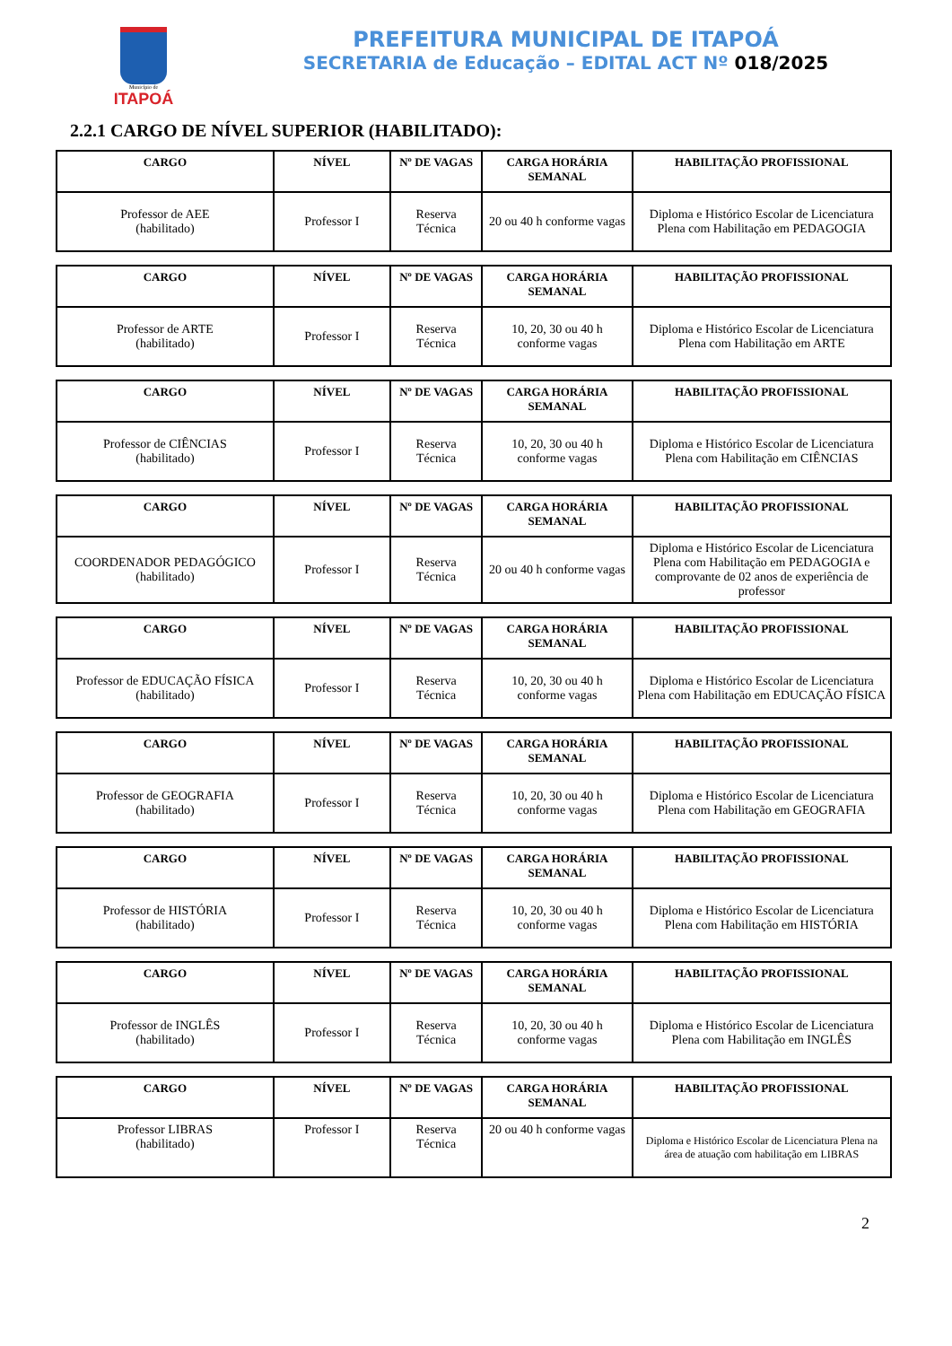Município de
ITAPOÁ
PREFEITURA MUNICIPAL DE ITAPOÁ
SECRETARIA de Educação – EDITAL ACT Nº 018/2025
2.2.1 CARGO DE NÍVEL SUPERIOR (HABILITADO):
| CARGO | NÍVEL | Nº DE VAGAS | CARGA HORÁRIA SEMANAL | HABILITAÇÃO PROFISSIONAL |
| --- | --- | --- | --- | --- |
| Professor de AEE (habilitado) | Professor I | Reserva Técnica | 20 ou 40 h conforme vagas | Diploma e Histórico Escolar de Licenciatura Plena com Habilitação em PEDAGOGIA |
| CARGO | NÍVEL | Nº DE VAGAS | CARGA HORÁRIA SEMANAL | HABILITAÇÃO PROFISSIONAL |
| --- | --- | --- | --- | --- |
| Professor de ARTE (habilitado) | Professor I | Reserva Técnica | 10, 20, 30 ou 40 h conforme vagas | Diploma e Histórico Escolar de Licenciatura Plena com Habilitação em ARTE |
| CARGO | NÍVEL | Nº DE VAGAS | CARGA HORÁRIA SEMANAL | HABILITAÇÃO PROFISSIONAL |
| --- | --- | --- | --- | --- |
| Professor de CIÊNCIAS (habilitado) | Professor I | Reserva Técnica | 10, 20, 30 ou 40 h conforme vagas | Diploma e Histórico Escolar de Licenciatura Plena com Habilitação em CIÊNCIAS |
| CARGO | NÍVEL | Nº DE VAGAS | CARGA HORÁRIA SEMANAL | HABILITAÇÃO PROFISSIONAL |
| --- | --- | --- | --- | --- |
| COORDENADOR PEDAGÓGICO (habilitado) | Professor I | Reserva Técnica | 20 ou 40 h conforme vagas | Diploma e Histórico Escolar de Licenciatura Plena com Habilitação em PEDAGOGIA e comprovante de 02 anos de experiência de professor |
| CARGO | NÍVEL | Nº DE VAGAS | CARGA HORÁRIA SEMANAL | HABILITAÇÃO PROFISSIONAL |
| --- | --- | --- | --- | --- |
| Professor de EDUCAÇÃO FÍSICA (habilitado) | Professor I | Reserva Técnica | 10, 20, 30 ou 40 h conforme vagas | Diploma e Histórico Escolar de Licenciatura Plena com Habilitação em EDUCAÇÃO FÍSICA |
| CARGO | NÍVEL | Nº DE VAGAS | CARGA HORÁRIA SEMANAL | HABILITAÇÃO PROFISSIONAL |
| --- | --- | --- | --- | --- |
| Professor de GEOGRAFIA (habilitado) | Professor I | Reserva Técnica | 10, 20, 30 ou 40 h conforme vagas | Diploma e Histórico Escolar de Licenciatura Plena com Habilitação em GEOGRAFIA |
| CARGO | NÍVEL | Nº DE VAGAS | CARGA HORÁRIA SEMANAL | HABILITAÇÃO PROFISSIONAL |
| --- | --- | --- | --- | --- |
| Professor de HISTÓRIA (habilitado) | Professor I | Reserva Técnica | 10, 20, 30 ou 40 h conforme vagas | Diploma e Histórico Escolar de Licenciatura Plena com Habilitação em HISTÓRIA |
| CARGO | NÍVEL | Nº DE VAGAS | CARGA HORÁRIA SEMANAL | HABILITAÇÃO PROFISSIONAL |
| --- | --- | --- | --- | --- |
| Professor de INGLÊS (habilitado) | Professor I | Reserva Técnica | 10, 20, 30 ou 40 h conforme vagas | Diploma e Histórico Escolar de Licenciatura Plena com Habilitação em INGLÊS |
| CARGO | NÍVEL | Nº DE VAGAS | CARGA HORÁRIA SEMANAL | HABILITAÇÃO PROFISSIONAL |
| --- | --- | --- | --- | --- |
| Professor LIBRAS (habilitado) | Professor I | Reserva Técnica | 20 ou 40 h conforme vagas | Diploma e Histórico Escolar de Licenciatura Plena na área de atuação com habilitação em LIBRAS |
2